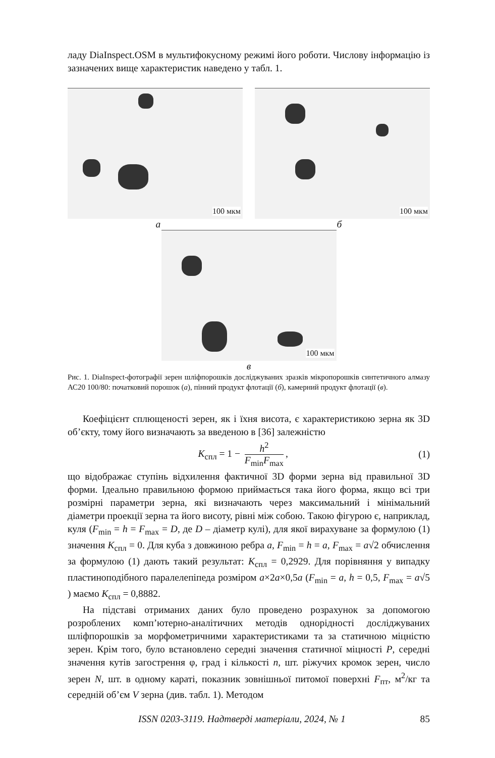ладу DiaInspect.OSM в мультифокусному режимі його роботи. Числову інформацію із зазначених вище характеристик наведено у табл. 1.
100 мкм
100 мкм
а б
100 мкм
в
Рис. 1. DiaInspect-фотографії зерен шліфпорошків досліджуваних зразків мікропорошків синтетичного алмазу АС20 100/80: початковий порошок (а), пінний продукт флотації (б), камерний продукт флотації (в).
Коефіцієнт сплющеності зерен, як і їхня висота, є характеристикою зерна як 3D об’єкту, тому його визначають за введеною в [36] залежністю
K<sub>спл</sub> = 1 − h<sup>2</sup> F<sub>min</sub>F<sub>max</sub>, (1)
що відображає ступінь відхилення фактичної 3D форми зерна від правильної 3D форми. Ідеально правильною формою приймається така його форма, якщо всі три розмірні параметри зерна, які визначають через максимальний і мінімальний діаметри проекції зерна та його висоту, рівні між собою. Такою фігурою є, наприклад, куля (F<sub>min</sub> = h = F<sub>max</sub> = D, де D – діаметр кулі), для якої вирахуване за формулою (1) значення K<sub>спл</sub> = 0. Для куба з довжиною ребра a, F<sub>min</sub> = h = a, F<sub>max</sub> = a√2 обчислення за формулою (1) дають такий результат: K<sub>спл</sub> = 0,2929. Для порівняння у випадку пластиноподібного паралелепіпеда розміром a×2a×0,5a (F<sub>min</sub> = a, h = 0,5, F<sub>max</sub> = a√5 ) маємо K<sub>спл</sub> = 0,8882.
На підставі отриманих даних було проведено розрахунок за допомогою розроблених комп’ютерно-аналітичних методів однорідності досліджуваних шліфпорошків за морфометричними характеристиками та за статичною міцністю зерен. Крім того, було встановлено середні значення статичної міцності P, середні значення кутів загострення φ, град і кількості n, шт. ріжучих кромок зерен, число зерен N, шт. в одному караті, показник зовнішньої питомої поверхні F<sub>пт</sub>, м<sup>2</sup>/кг та середній об’єм V зерна (див. табл. 1). Методом
ISSN 0203-3119. Надтверді матеріали, 2024, № 1 85